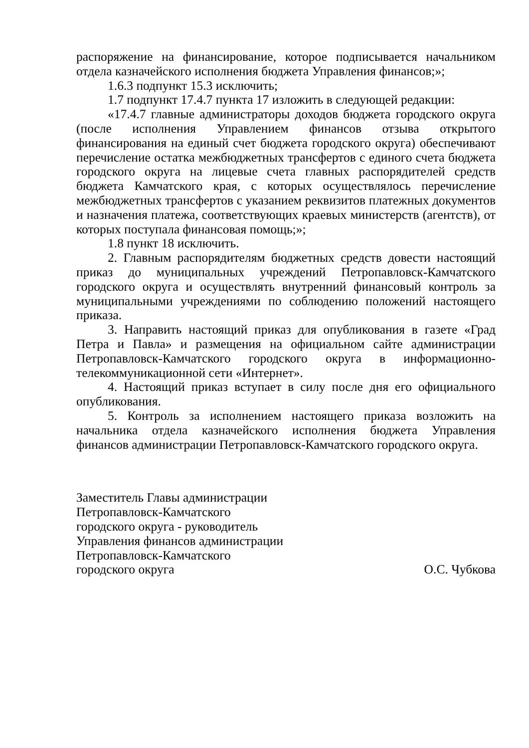распоряжение на финансирование, которое подписывается начальником отдела казначейского исполнения бюджета Управления финансов;»;
1.6.3 подпункт 15.3 исключить;
1.7 подпункт 17.4.7 пункта 17 изложить в следующей редакции:
«17.4.7 главные администраторы доходов бюджета городского округа (после исполнения Управлением финансов отзыва открытого финансирования на единый счет бюджета городского округа) обеспечивают перечисление остатка межбюджетных трансфертов с единого счета бюджета городского округа на лицевые счета главных распорядителей средств бюджета Камчатского края, с которых осуществлялось перечисление межбюджетных трансфертов с указанием реквизитов платежных документов и назначения платежа, соответствующих краевых министерств (агентств), от которых поступала финансовая помощь;»;
1.8 пункт 18 исключить.
2. Главным распорядителям бюджетных средств довести настоящий приказ до муниципальных учреждений Петропавловск-Камчатского городского округа и осуществлять внутренний финансовый контроль за муниципальными учреждениями по соблюдению положений настоящего приказа.
3. Направить настоящий приказ для опубликования в газете «Град Петра и Павла» и размещения на официальном сайте администрации Петропавловск-Камчатского городского округа в информационно-телекоммуникационной сети «Интернет».
4. Настоящий приказ вступает в силу после дня его официального опубликования.
5. Контроль за исполнением настоящего приказа возложить на начальника отдела казначейского исполнения бюджета Управления финансов администрации Петропавловск-Камчатского городского округа.
Заместитель Главы администрации
Петропавловск-Камчатского
городского округа - руководитель
Управления финансов администрации
Петропавловск-Камчатского
городского округа О.С. Чубкова